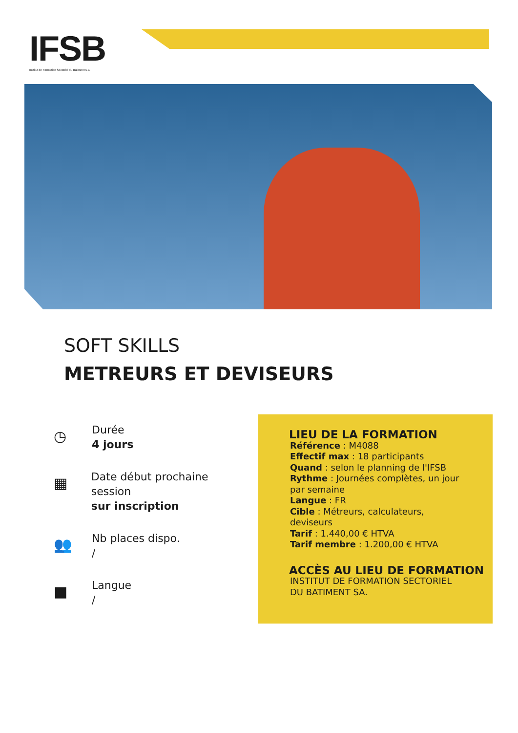IFSB
Institut de Formation Sectoriel du Bâtiment s.a.
SOFT SKILLS
METREURS ET DEVISEURS
◷
Durée
4 jours
▦
Date début prochaine session
sur inscription
👥
Nb places dispo.
/
■
Langue
/
LIEU DE LA FORMATION
Référence : M4088
Effectif max : 18 participants
Quand : selon le planning de l'IFSB
Rythme : Journées complètes, un jour
par semaine
Langue : FR
Cible : Métreurs, calculateurs,
deviseurs
Tarif : 1.440,00 € HTVA
Tarif membre : 1.200,00 € HTVA
ACCÈS AU LIEU DE FORMATION
INSTITUT DE FORMATION SECTORIEL
DU BATIMENT SA.